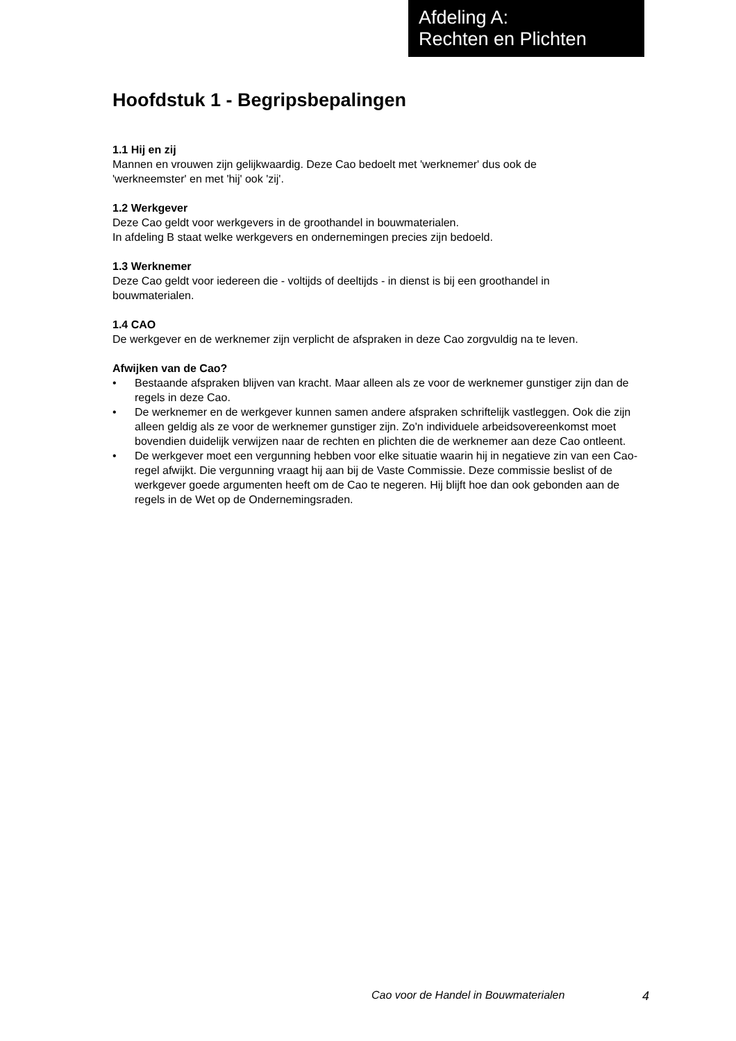Afdeling A:
Rechten en Plichten
Hoofdstuk 1 - Begripsbepalingen
1.1 Hij en zij
Mannen en vrouwen zijn gelijkwaardig. Deze Cao bedoelt met 'werknemer' dus ook de
'werkneemster' en met 'hij' ook 'zij'.
1.2 Werkgever
Deze Cao geldt voor werkgevers in de groothandel in bouwmaterialen.
In afdeling B staat welke werkgevers en ondernemingen precies zijn bedoeld.
1.3 Werknemer
Deze Cao geldt voor iedereen die - voltijds of deeltijds - in dienst is bij een groothandel in
bouwmaterialen.
1.4 CAO
De werkgever en de werknemer zijn verplicht de afspraken in deze Cao zorgvuldig na te leven.
Afwijken van de Cao?
• Bestaande afspraken blijven van kracht. Maar alleen als ze voor de werknemer gunstiger zijn dan de regels in deze Cao.
• De werknemer en de werkgever kunnen samen andere afspraken schriftelijk vastleggen. Ook die zijn alleen geldig als ze voor de werknemer gunstiger zijn. Zo'n individuele arbeidsovereenkomst moet bovendien duidelijk verwijzen naar de rechten en plichten die de werknemer aan deze Cao ontleent.
• De werkgever moet een vergunning hebben voor elke situatie waarin hij in negatieve zin van een Cao-regel afwijkt. Die vergunning vraagt hij aan bij de Vaste Commissie. Deze commissie beslist of de werkgever goede argumenten heeft om de Cao te negeren. Hij blijft hoe dan ook gebonden aan de regels in de Wet op de Ondernemingsraden.
Cao voor de Handel in Bouwmaterialen 4